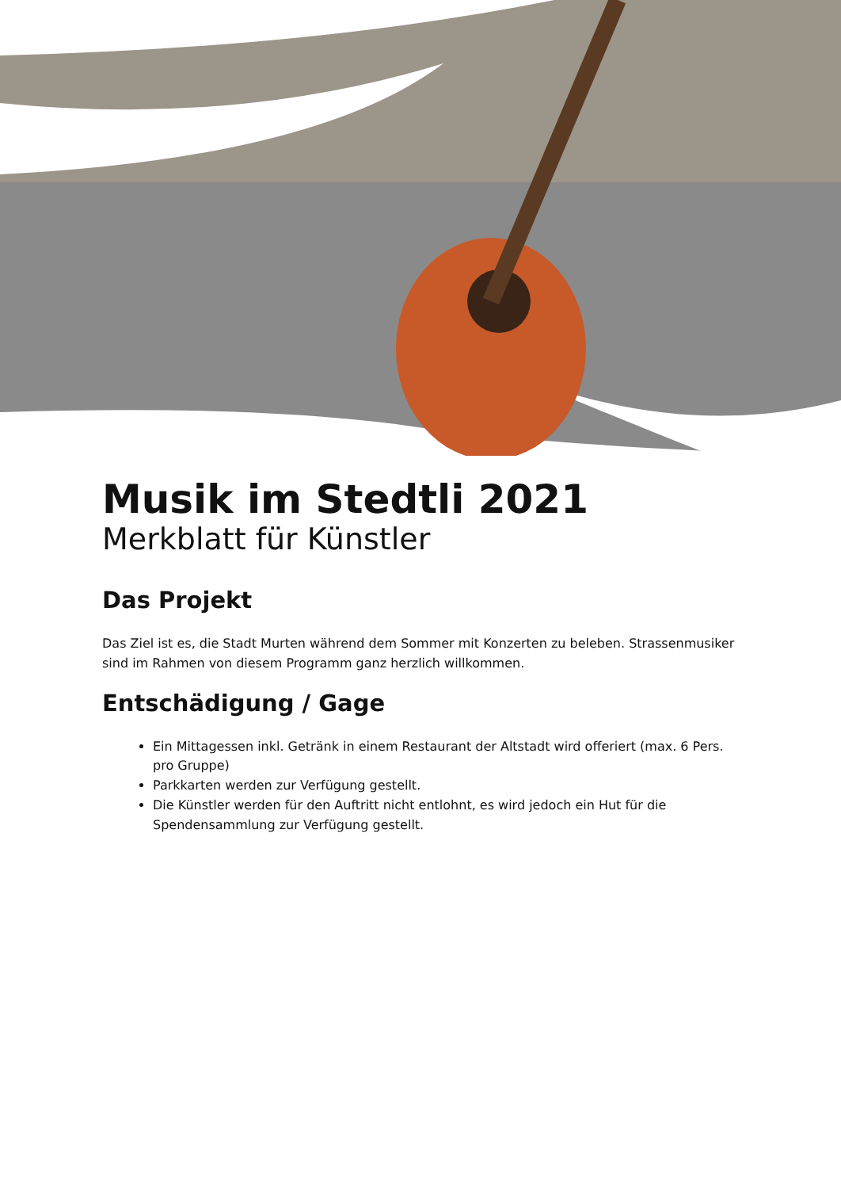Musik im Stedtli 2021
Merkblatt für Künstler
Das Projekt
Das Ziel ist es, die Stadt Murten während dem Sommer mit Konzerten zu beleben. Strassenmusiker sind im Rahmen von diesem Programm ganz herzlich willkommen.
Entschädigung / Gage
Ein Mittagessen inkl. Getränk in einem Restaurant der Altstadt wird offeriert (max. 6 Pers. pro Gruppe)
Parkkarten werden zur Verfügung gestellt.
Die Künstler werden für den Auftritt nicht entlohnt, es wird jedoch ein Hut für die Spendensammlung zur Verfügung gestellt.